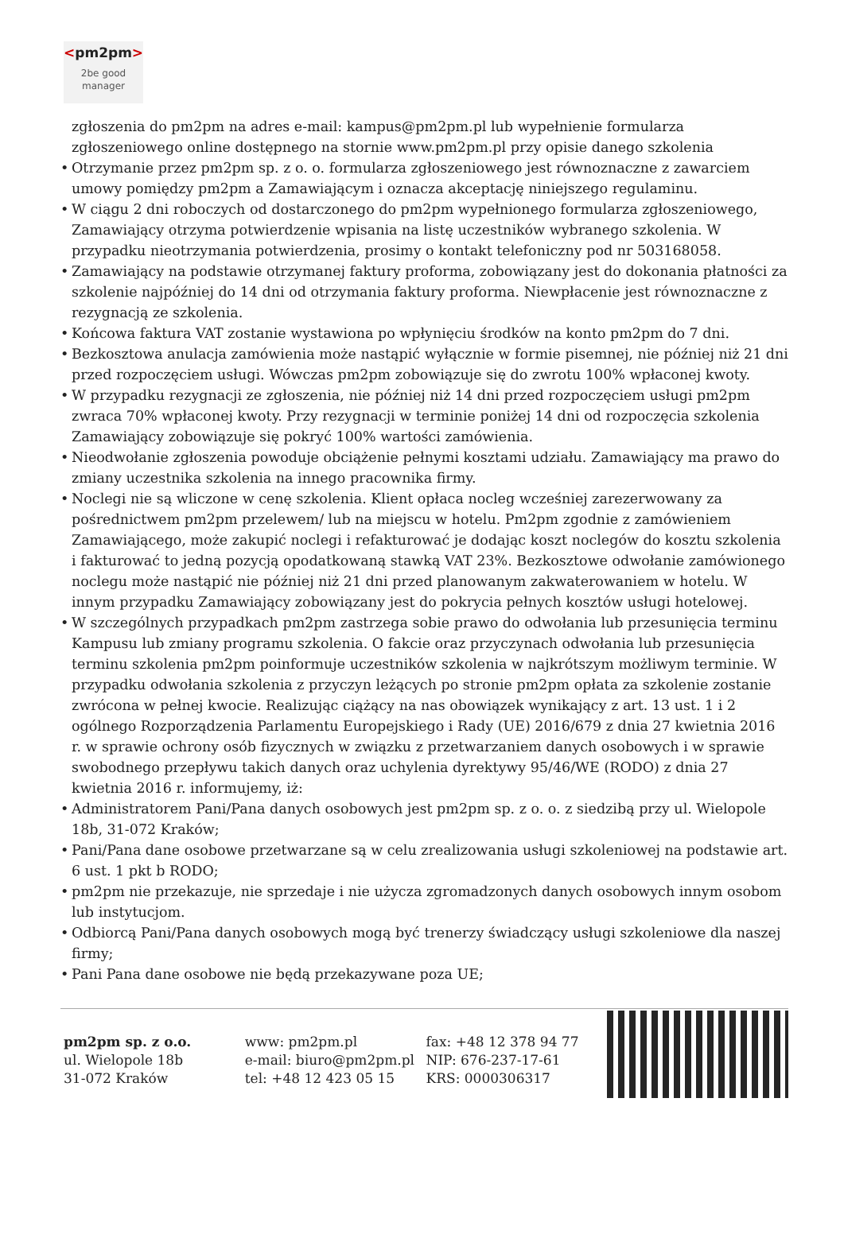<pm2pm>
2be good
manager
zgłoszenia do pm2pm na adres e-mail: kampus@pm2pm.pl lub wypełnienie formularza zgłoszeniowego online dostępnego na stornie www.pm2pm.pl przy opisie danego szkolenia
• Otrzymanie przez pm2pm sp. z o. o. formularza zgłoszeniowego jest równoznaczne z zawarciem umowy pomiędzy pm2pm a Zamawiającym i oznacza akceptację niniejszego regulaminu.
• W ciągu 2 dni roboczych od dostarczonego do pm2pm wypełnionego formularza zgłoszeniowego, Zamawiający otrzyma potwierdzenie wpisania na listę uczestników wybranego szkolenia. W przypadku nieotrzymania potwierdzenia, prosimy o kontakt telefoniczny pod nr 503168058.
• Zamawiający na podstawie otrzymanej faktury proforma, zobowiązany jest do dokonania płatności za szkolenie najpóźniej do 14 dni od otrzymania faktury proforma. Niewpłacenie jest równoznaczne z rezygnacją ze szkolenia.
• Końcowa faktura VAT zostanie wystawiona po wpłynięciu środków na konto pm2pm do 7 dni.
• Bezkosztowa anulacja zamówienia może nastąpić wyłącznie w formie pisemnej, nie później niż 21 dni przed rozpoczęciem usługi. Wówczas pm2pm zobowiązuje się do zwrotu 100% wpłaconej kwoty.
• W przypadku rezygnacji ze zgłoszenia, nie później niż 14 dni przed rozpoczęciem usługi pm2pm zwraca 70% wpłaconej kwoty. Przy rezygnacji w terminie poniżej 14 dni od rozpoczęcia szkolenia Zamawiający zobowiązuje się pokryć 100% wartości zamówienia.
• Nieodwołanie zgłoszenia powoduje obciążenie pełnymi kosztami udziału. Zamawiający ma prawo do zmiany uczestnika szkolenia na innego pracownika firmy.
• Noclegi nie są wliczone w cenę szkolenia. Klient opłaca nocleg wcześniej zarezerwowany za pośrednictwem pm2pm przelewem/ lub na miejscu w hotelu. Pm2pm zgodnie z zamówieniem Zamawiającego, może zakupić noclegi i refakturować je dodając koszt noclegów do kosztu szkolenia i fakturować to jedną pozycją opodatkowaną stawką VAT 23%. Bezkosztowe odwołanie zamówionego noclegu może nastąpić nie później niż 21 dni przed planowanym zakwaterowaniem w hotelu. W innym przypadku Zamawiający zobowiązany jest do pokrycia pełnych kosztów usługi hotelowej.
• W szczególnych przypadkach pm2pm zastrzega sobie prawo do odwołania lub przesunięcia terminu Kampusu lub zmiany programu szkolenia. O fakcie oraz przyczynach odwołania lub przesunięcia terminu szkolenia pm2pm poinformuje uczestników szkolenia w najkrótszym możliwym terminie. W przypadku odwołania szkolenia z przyczyn leżących po stronie pm2pm opłata za szkolenie zostanie zwrócona w pełnej kwocie. Realizując ciążący na nas obowiązek wynikający z art. 13 ust. 1 i 2 ogólnego Rozporządzenia Parlamentu Europejskiego i Rady (UE) 2016/679 z dnia 27 kwietnia 2016 r. w sprawie ochrony osób fizycznych w związku z przetwarzaniem danych osobowych i w sprawie swobodnego przepływu takich danych oraz uchylenia dyrektywy 95/46/WE (RODO) z dnia 27 kwietnia 2016 r. informujemy, iż:
• Administratorem Pani/Pana danych osobowych jest pm2pm sp. z o. o. z siedzibą przy ul. Wielopole 18b, 31-072 Kraków;
• Pani/Pana dane osobowe przetwarzane są w celu zrealizowania usługi szkoleniowej na podstawie art. 6 ust. 1 pkt b RODO;
• pm2pm nie przekazuje, nie sprzedaje i nie użycza zgromadzonych danych osobowych innym osobom lub instytucjom.
• Odbiorcą Pani/Pana danych osobowych mogą być trenerzy świadczący usługi szkoleniowe dla naszej firmy;
• Pani Pana dane osobowe nie będą przekazywane poza UE;
pm2pm sp. z o.o.
ul. Wielopole 18b
31-072 Kraków
www: pm2pm.pl
e-mail: biuro@pm2pm.pl
tel: +48 12 423 05 15
fax: +48 12 378 94 77
NIP: 676-237-17-61
KRS: 0000306317